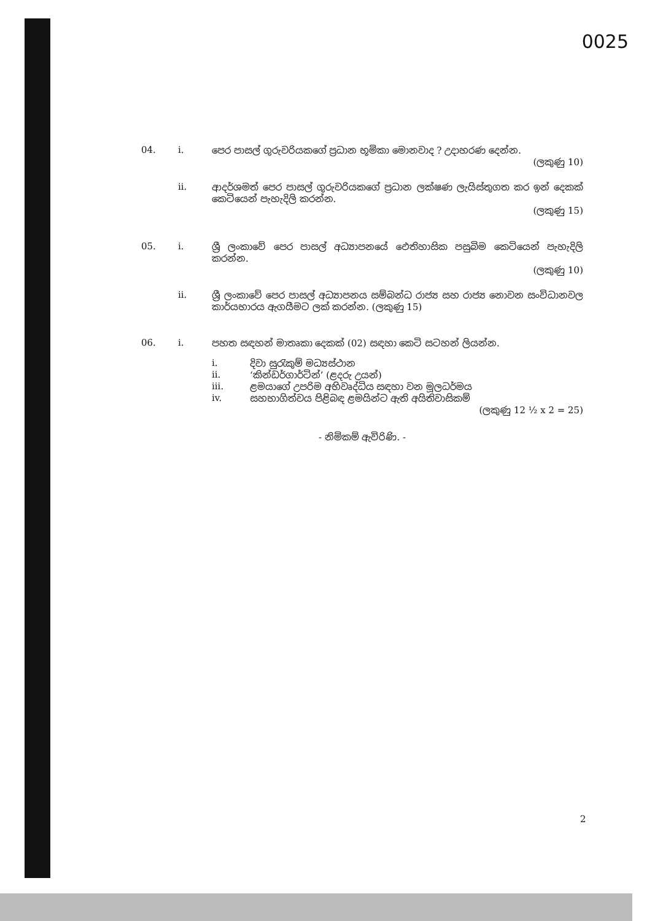0025
04. i. පෙර පාසල් ගුරුවරියකගේ ප්‍රධාන භූමිකා මොනවාද ? උදාහරණ දෙන්න.
(ලකුණු 10)
ii. ආදර්ශමත් පෙර පාසල් ගුරුවරියකගේ ප්‍රධාන ලක්ෂණ ලැයිස්තුගත කර ඉන් දෙකක් කෙටියෙන් පැහැදිලි කරන්න.
(ලකුණු 15)
05. i. ශ්‍රී ලංකාවේ පෙර පාසල් අධ්‍යාපනයේ ඓතිහාසික පසුබිම කෙටියෙන් පැහැදිලි කරන්න.
(ලකුණු 10)
ii. ශ්‍රී ලංකාවේ පෙර පාසල් අධ්‍යාපනය සම්බන්ධ රාජ්‍ය සහ රාජ්‍ය නොවන සංවිධානවල කාර්යභාරය ඇගයීමට ලක් කරන්න. (ලකුණු 15)
06. i. පහත සඳහන් මාතෘකා දෙකක් (02) සඳහා කෙටි සටහන් ලියන්න.
i. දිවා සුරැකුම් මධ්‍යස්ථාන
ii. ‘කින්ඩර්ගාර්ටින්’ (ළදරු උයන්)
iii. ළමයාගේ උපරිම අභිවෘද්ධිය සඳහා වන මූලධර්මය
iv. සහභාගිත්වය පිළිබඳ ළමයින්ට ඇති අයිතිවාසිකම්
(ලකුණු 12 ½ x 2 = 25)
- නිමිකම් ඇවිරිණි. -
2